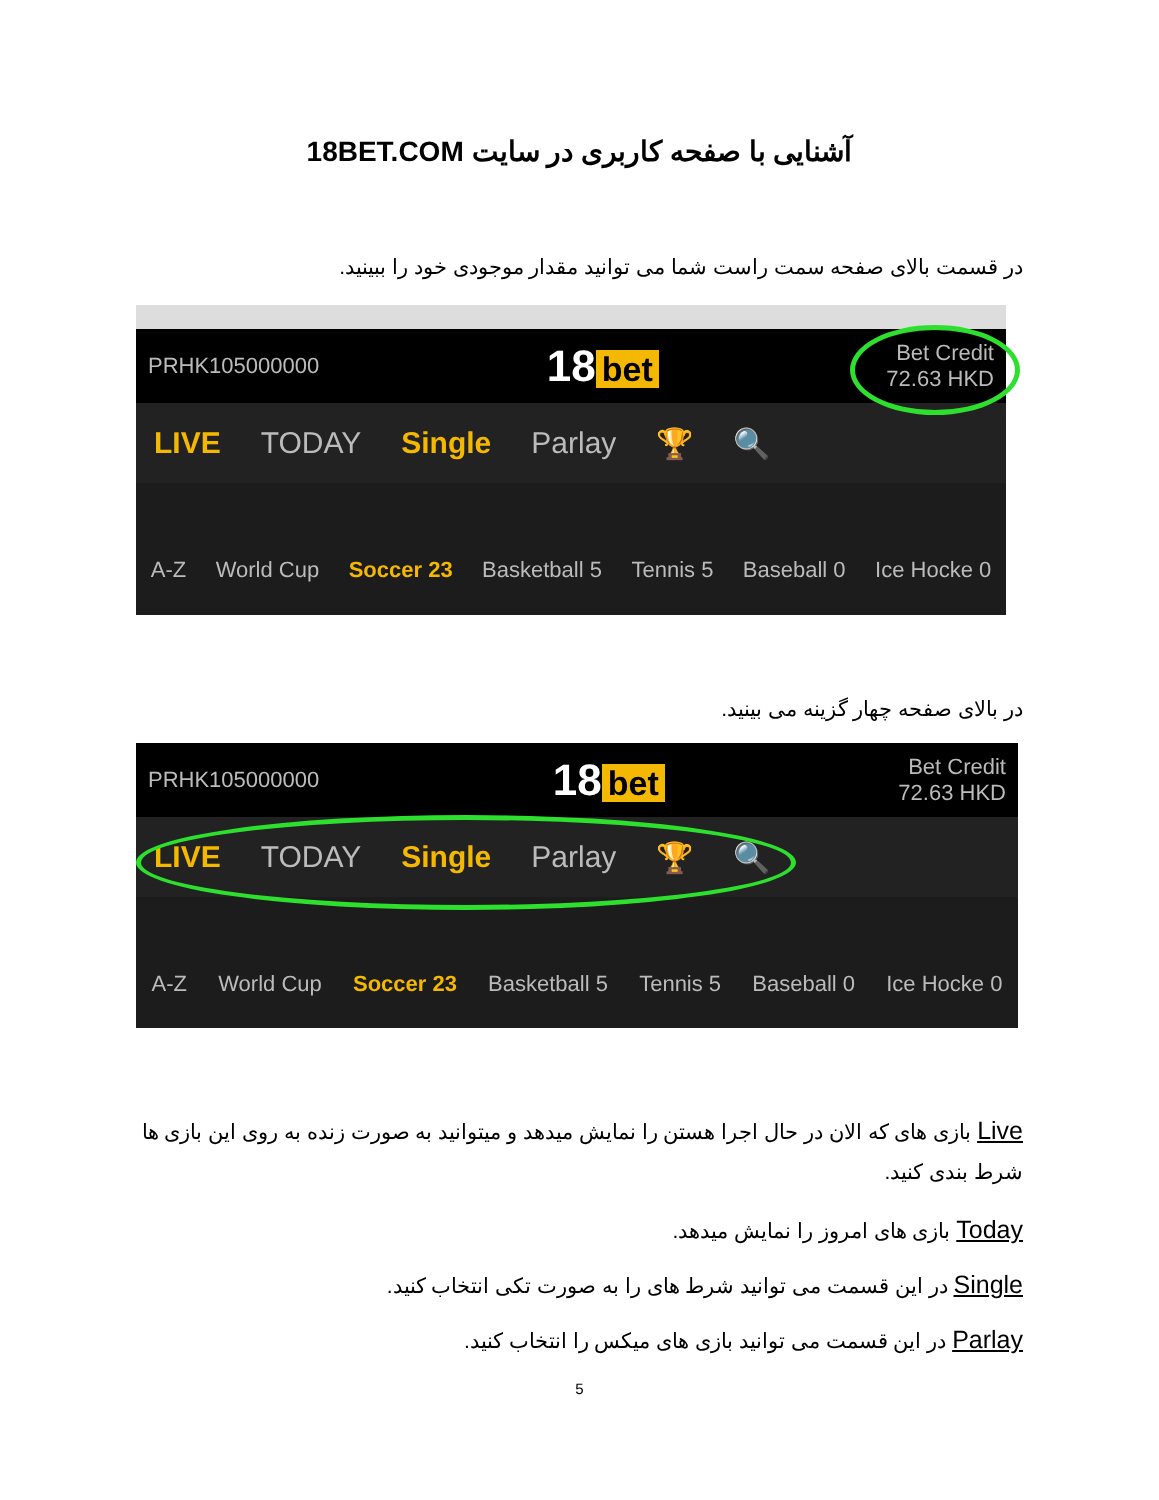آشنایی با صفحه کاربری در سایت 18BET.COM
در قسمت بالای صفحه سمت راست شما می توانید مقدار موجودی خود را ببینید.
PRHK105000000 18 bet Bet Credit
72.63 HKD
LIVE TODAY Single Parlay 🏆 🔍
A-Z World Cup Soccer 23 Basketball 5 Tennis 5 Baseball 0 Ice Hocke 0
در بالای صفحه چهار گزینه می بینید.
PRHK105000000 18 bet Bet Credit
72.63 HKD
LIVE TODAY Single Parlay 🏆 🔍
A-Z World Cup Soccer 23 Basketball 5 Tennis 5 Baseball 0 Ice Hocke 0
Live بازی های که الان در حال اجرا هستن را نمایش میدهد و میتوانید به صورت زنده به روی این بازی ها شرط بندی کنید.
Today بازی های امروز را نمایش میدهد.
Single در این قسمت می توانید شرط های را به صورت تکی انتخاب کنید.
Parlay در این قسمت می توانید بازی های میکس را انتخاب کنید.
5